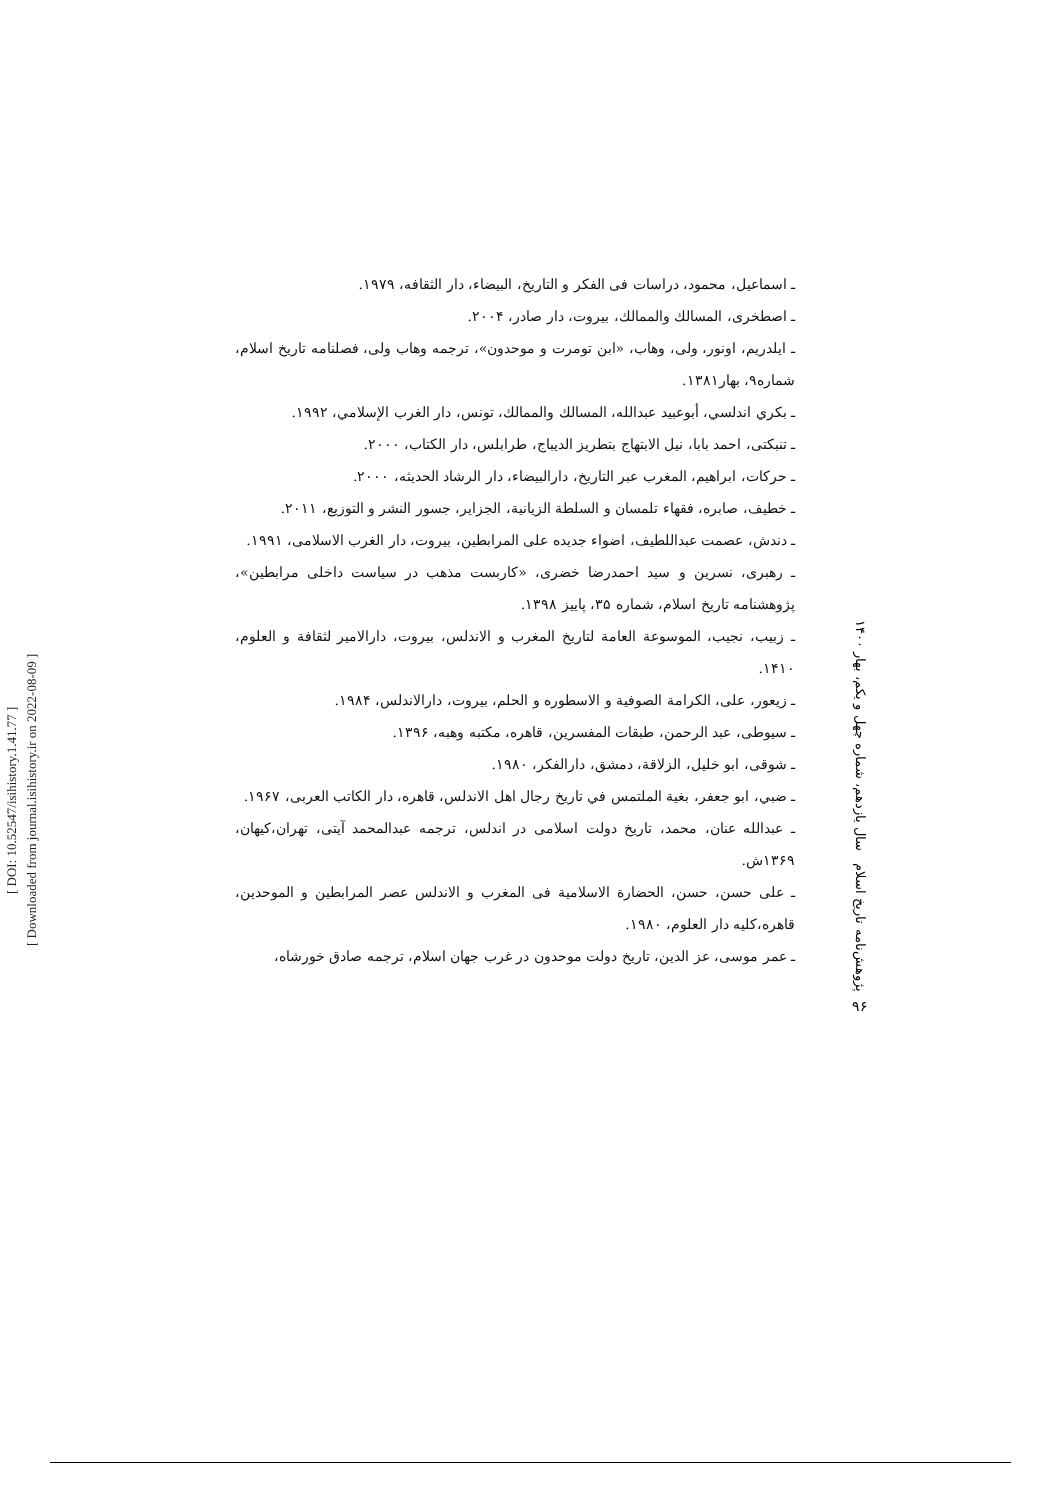[ DOI: 10.52547/isihistory.1.41.77 ]
[ Downloaded from journal.isihistory.ir on 2022-08-09 ]
ـ اسماعيل، محمود، دراسات فی الفكر و التاريخ، البيضاء، دار الثقافه، ۱۹۷۹.
ـ اصطخری، المسالك والممالك، بيروت، دار صادر، ۲۰۰۴.
ـ ايلدريم، اونور، ولی، وهاب، «ابن تومرت و موحدون»، ترجمه وهاب ولی، فصلنامه تاريخ اسلام، شماره۹، بهار۱۳۸۱.
ـ بكري اندلسي، أبوعبيد عبدالله، المسالك والممالك، تونس، دار الغرب الإسلامي، ۱۹۹۲.
ـ تنبكتی، احمد بابا، نيل الابتهاج بتطريز الديباج، طرابلس، دار الكتاب، ۲۰۰۰.
ـ حركات، ابراهيم، المغرب عبر التاريخ، دارالبيضاء، دار الرشاد الحديثه، ۲۰۰۰.
ـ خطيف، صابره، فقهاء تلمسان و السلطة الزيانية، الجزاير، جسور النشر و التوزيع، ۲۰۱۱.
ـ دندش، عصمت عبداللطيف، اضواء جديده علی المرابطين، بيروت، دار الغرب الاسلامی، ۱۹۹۱.
ـ رهبری، نسرين و سيد احمدرضا خضری، «كاربست مذهب در سياست داخلی مرابطين»، پژوهشنامه تاريخ اسلام، شماره ۳۵، پاييز ۱۳۹۸.
ـ زبيب، نجيب، الموسوعة العامة لتاريخ المغرب و الاندلس، بيروت، دارالامير لثقافة و العلوم، ۱۴۱۰.
ـ زيعور، علی، الكرامة الصوفية و الاسطوره و الحلم، بيروت، دارالاندلس، ۱۹۸۴.
ـ سيوطی، عبد الرحمن، طبقات المفسرين، قاهره، مكتبه وهبه، ۱۳۹۶.
ـ شوقی، ابو خليل، الزلاقة، دمشق، دارالفكر، ۱۹۸۰.
ـ ضبي، ابو جعفر، بغية الملتمس في تاريخ رجال اهل الاندلس، قاهره، دار الكاتب العربی، ۱۹۶۷.
ـ عبدالله عنان، محمد، تاريخ دولت اسلامی در اندلس، ترجمه عبدالمحمد آيتی، تهران،كيهان، ۱۳۶۹ش.
ـ علی حسن، حسن، الحضارة الاسلامية فی المغرب و الاندلس عصر المرابطين و الموحدين، قاهره،كليه دار العلوم، ۱۹۸۰.
ـ عمر موسی، عز الدين، تاريخ دولت موحدون در غرب جهان اسلام، ترجمه صادق خورشاه،
پژوهش‌نامه تاریخ اسلام سال یازدهم، شماره چهل و یکم، بهار ۱۴۰۰
۹۶